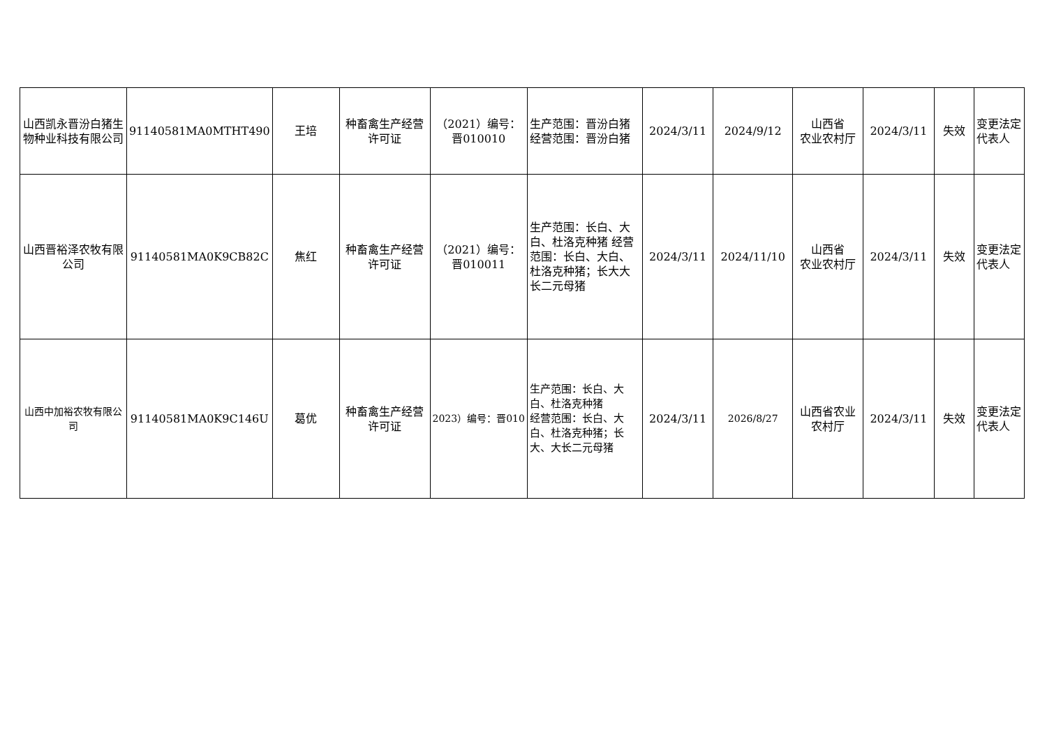| 山西凯永晋汾白猪生物种业科技有限公司 | 91140581MA0MTHT490 | 王培 | 种畜禽生产经营许可证 | （2021）编号：晋010010 | 生产范围：晋汾白猪 经营范围：晋汾白猪 | 2024/3/11 | 2024/9/12 | 山西省 农业农村厅 | 2024/3/11 | 失效 | 变更法定代表人 |
| 山西晋裕泽农牧有限公司 | 91140581MA0K9CB82C | 焦红 | 种畜禽生产经营许可证 | （2021）编号：晋010011 | 生产范围：长白、大白、杜洛克种猪 经营范围：长白、大白、杜洛克种猪；长大大长二元母猪 | 2024/3/11 | 2024/11/10 | 山西省 农业农村厅 | 2024/3/11 | 失效 | 变更法定代表人 |
| 山西中加裕农牧有限公司 | 91140581MA0K9C146U | 葛优 | 种畜禽生产经营许可证 | 2023）编号：晋010 | 生产范围：长白、大白、杜洛克种猪 经营范围：长白、大白、杜洛克种猪；长大、大长二元母猪 | 2024/3/11 | 2026/8/27 | 山西省农业农村厅 | 2024/3/11 | 失效 | 变更法定代表人 |